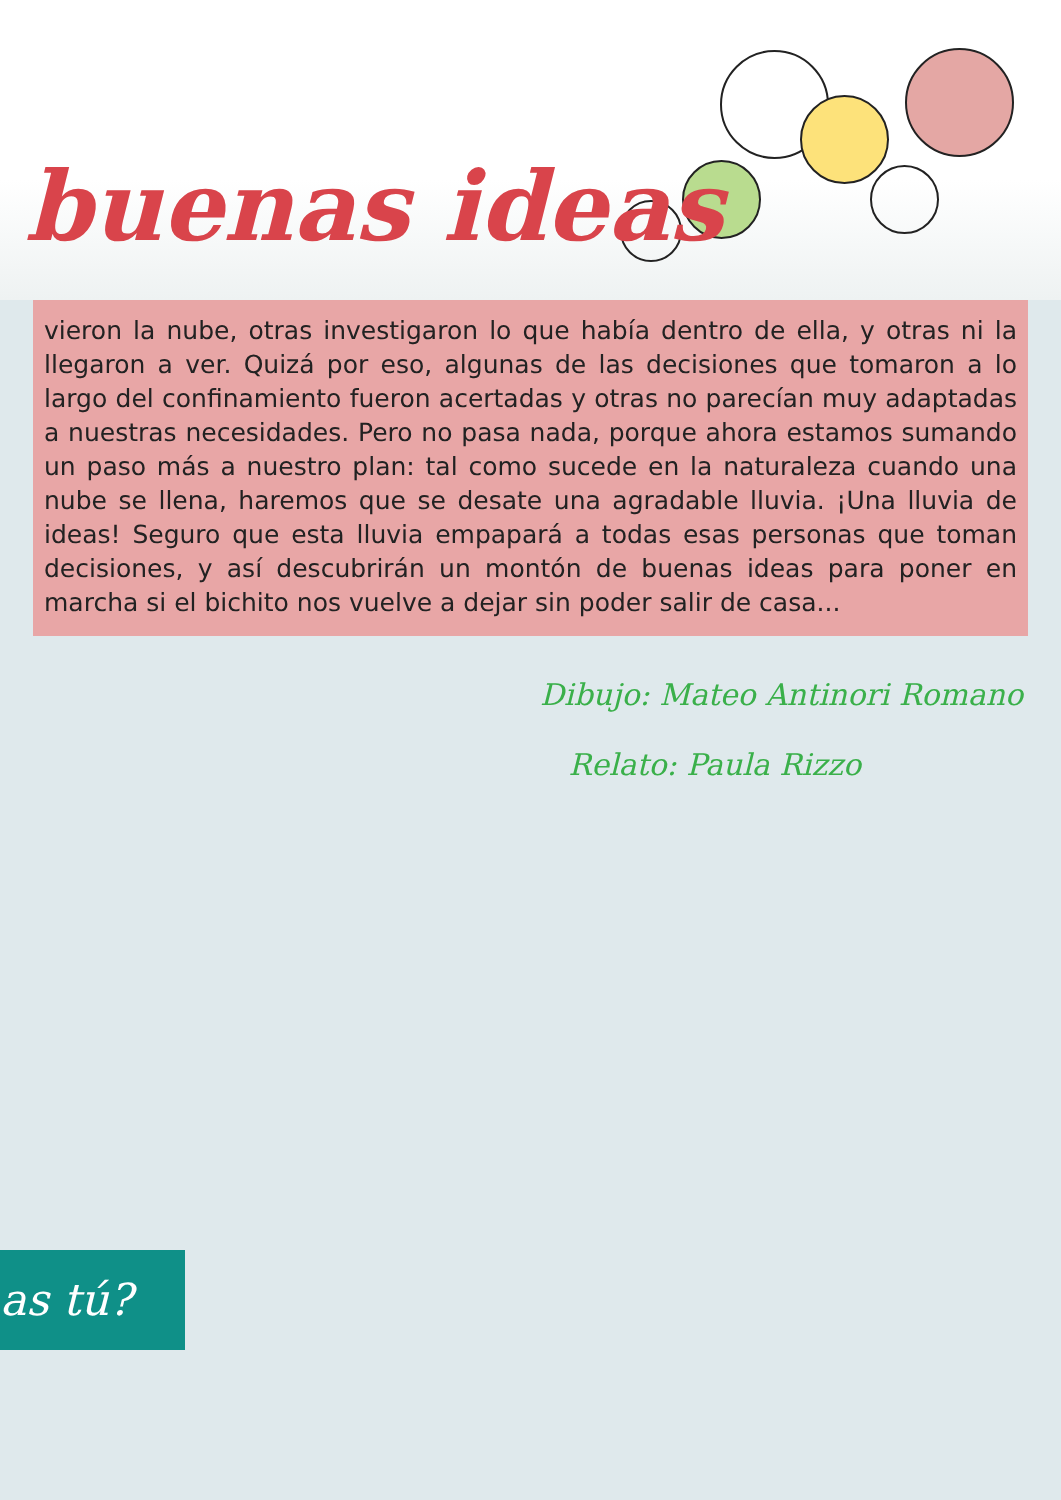buenas ideas
vieron la nube, otras investigaron lo que había dentro de ella, y otras ni la llegaron a ver. Quizá por eso, algunas de las decisiones que tomaron a lo largo del confinamiento fueron acertadas y otras no parecían muy adaptadas a nuestras necesidades. Pero no pasa nada, porque ahora estamos sumando un paso más a nuestro plan: tal como sucede en la naturaleza cuando una nube se llena, haremos que se desate una agradable lluvia. ¡Una lluvia de ideas! Seguro que esta lluvia empapará a todas esas personas que toman decisiones, y así descubrirán un montón de buenas ideas para poner en marcha si el bichito nos vuelve a dejar sin poder salir de casa...
Dibujo: Mateo Antinori Romano
Relato: Paula Rizzo
as tú?